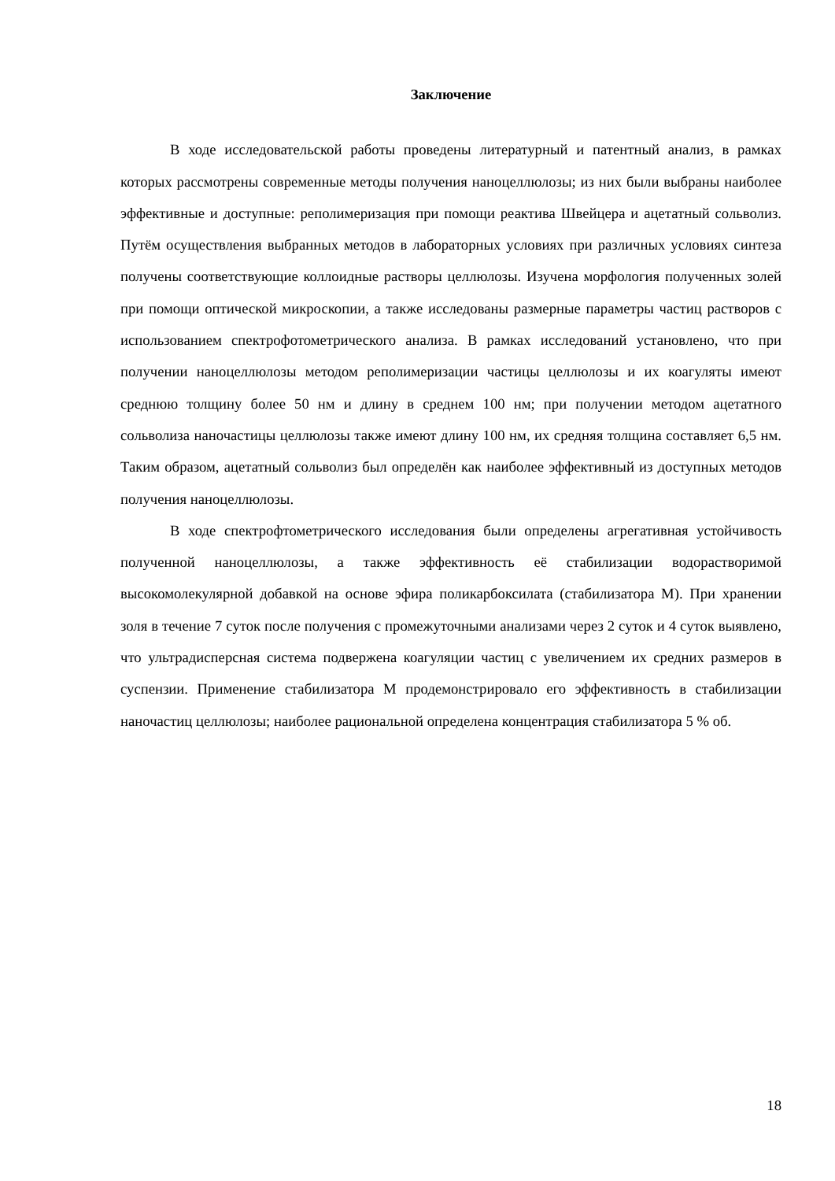Заключение
В ходе исследовательской работы проведены литературный и патентный анализ, в рамках которых рассмотрены современные методы получения наноцеллюлозы; из них были выбраны наиболее эффективные и доступные: реполимеризация при помощи реактива Швейцера и ацетатный сольволиз. Путём осуществления выбранных методов в лабораторных условиях при различных условиях синтеза получены соответствующие коллоидные растворы целлюлозы. Изучена морфология полученных золей при помощи оптической микроскопии, а также исследованы размерные параметры частиц растворов с использованием спектрофотометрического анализа. В рамках исследований установлено, что при получении наноцеллюлозы методом реполимеризации частицы целлюлозы и их коагуляты имеют среднюю толщину более 50 нм и длину в среднем 100 нм; при получении методом ацетатного сольволиза наночастицы целлюлозы также имеют длину 100 нм, их средняя толщина составляет 6,5 нм. Таким образом, ацетатный сольволиз был определён как наиболее эффективный из доступных методов получения наноцеллюлозы.
В ходе спектрофтометрического исследования были определены агрегативная устойчивость полученной наноцеллюлозы, а также эффективность её стабилизации водорастворимой высокомолекулярной добавкой на основе эфира поликарбоксилата (стабилизатора М). При хранении золя в течение 7 суток после получения с промежуточными анализами через 2 суток и 4 суток выявлено, что ультрадисперсная система подвержена коагуляции частиц с увеличением их средних размеров в суспензии. Применение стабилизатора М продемонстрировало его эффективность в стабилизации наночастиц целлюлозы; наиболее рациональной определена концентрация стабилизатора 5 % об.
18